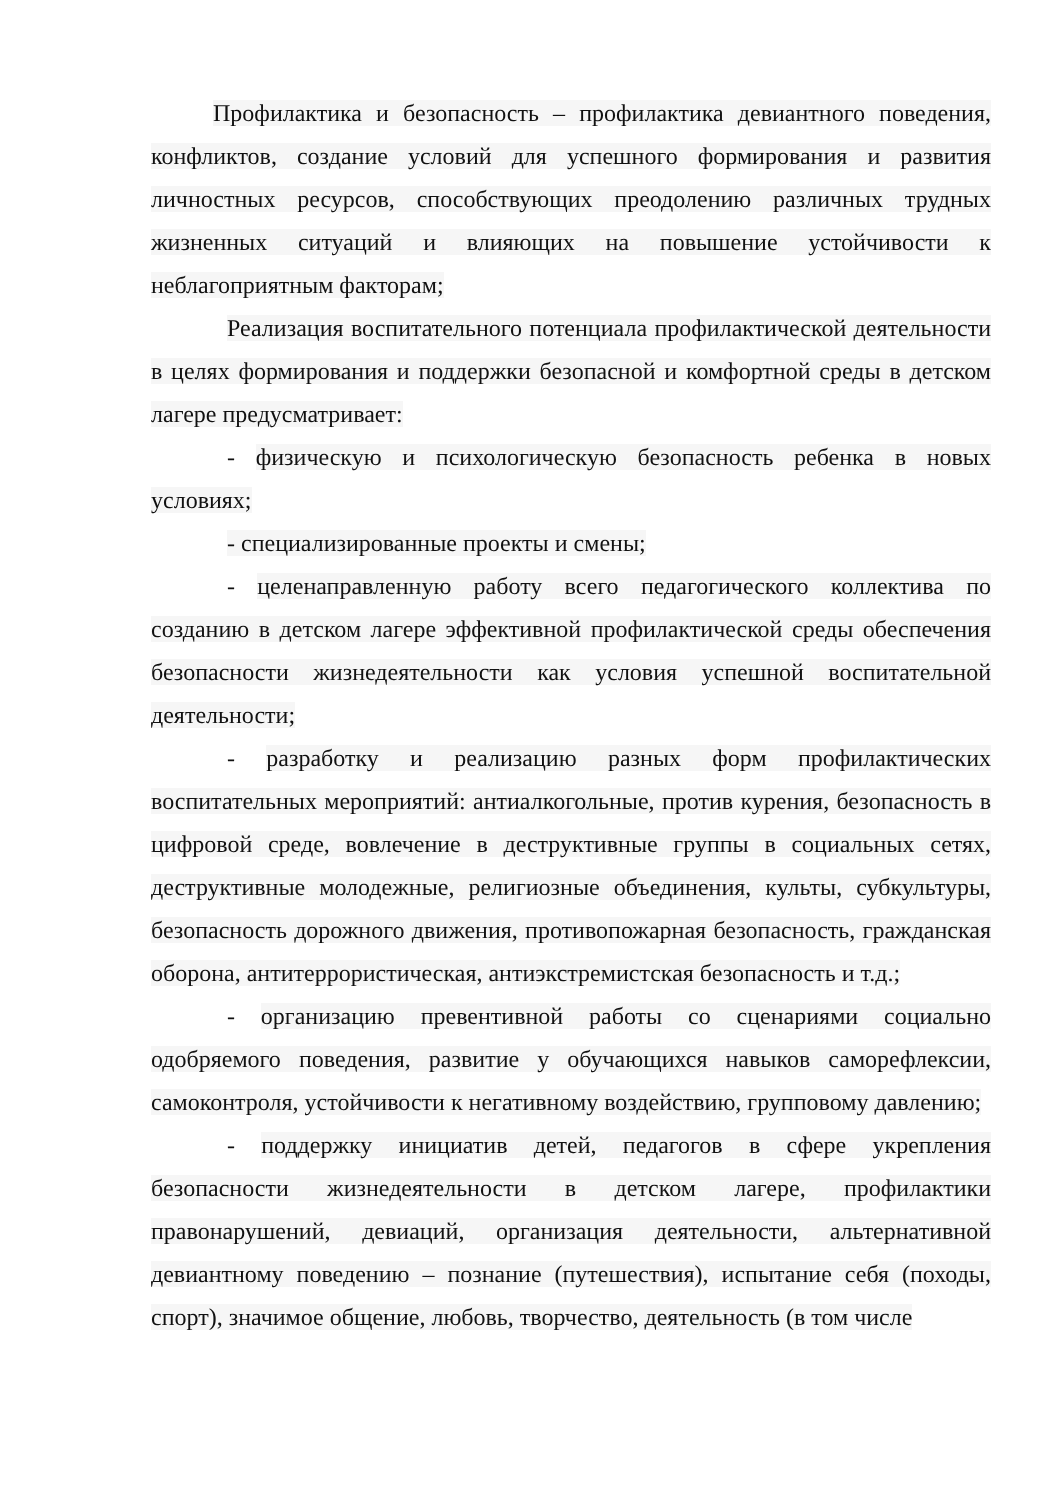Профилактика и безопасность – профилактика девиантного поведения, конфликтов, создание условий для успешного формирования и развития личностных ресурсов, способствующих преодолению различных трудных жизненных ситуаций и влияющих на повышение устойчивости к неблагоприятным факторам;
Реализация воспитательного потенциала профилактической деятельности в целях формирования и поддержки безопасной и комфортной среды в детском лагере предусматривает:
- физическую и психологическую безопасность ребенка в новых условиях;
- специализированные проекты и смены;
- целенаправленную работу всего педагогического коллектива по созданию в детском лагере эффективной профилактической среды обеспечения безопасности жизнедеятельности как условия успешной воспитательной деятельности;
- разработку и реализацию разных форм профилактических воспитательных мероприятий: антиалкогольные, против курения, безопасность в цифровой среде, вовлечение в деструктивные группы в социальных сетях, деструктивные молодежные, религиозные объединения, культы, субкультуры, безопасность дорожного движения, противопожарная безопасность, гражданская оборона, антитеррористическая, антиэкстремистская безопасность и т.д.;
- организацию превентивной работы со сценариями социально одобряемого поведения, развитие у обучающихся навыков саморефлексии, самоконтроля, устойчивости к негативному воздействию, групповому давлению;
- поддержку инициатив детей, педагогов в сфере укрепления безопасности жизнедеятельности в детском лагере, профилактики правонарушений, девиаций, организация деятельности, альтернативной девиантному поведению – познание (путешествия), испытание себя (походы, спорт), значимое общение, любовь, творчество, деятельность (в том числе